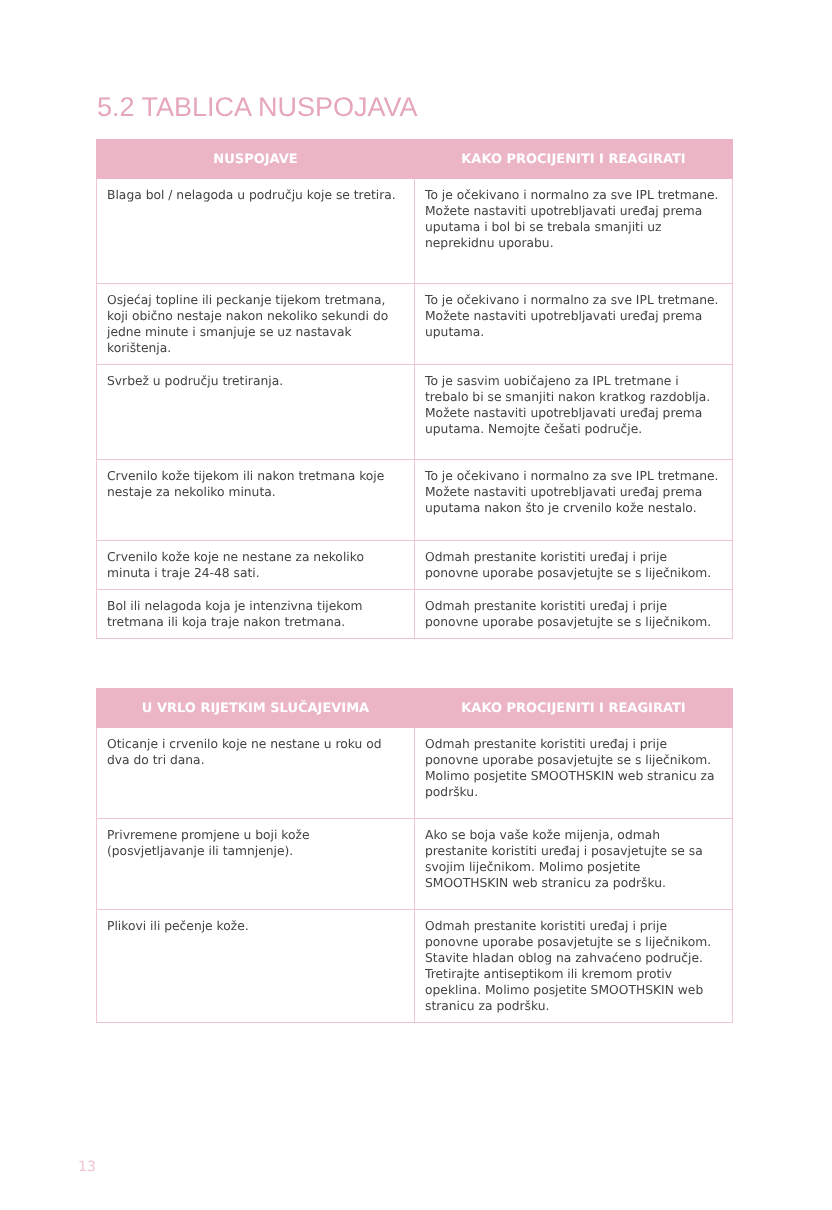5.2 TABLICA NUSPOJAVA
| NUSPOJAVE | KAKO PROCIJENITI I REAGIRATI |
| --- | --- |
| Blaga bol / nelagoda u području koje se tretira. | To je očekivano i normalno za sve IPL tretmane. Možete nastaviti upotrebljavati uređaj prema uputama i bol bi se trebala smanjiti uz neprekidnu uporabu. |
| Osjećaj topline ili peckanje tijekom tretmana, koji obično nestaje nakon nekoliko sekundi do jedne minute i smanjuje se uz nastavak korištenja. | To je očekivano i normalno za sve IPL tretmane. Možete nastaviti upotrebljavati uređaj prema uputama. |
| Svrbež u području tretiranja. | To je sasvim uobičajeno za IPL tretmane i trebalo bi se smanjiti nakon kratkog razdoblja. Možete nastaviti upotrebljavati uređaj prema uputama. Nemojte češati područje. |
| Crvenilo kože tijekom ili nakon tretmana koje nestaje za nekoliko minuta. | To je očekivano i normalno za sve IPL tretmane. Možete nastaviti upotrebljavati uređaj prema uputama nakon što je crvenilo kože nestalo. |
| Crvenilo kože koje ne nestane za nekoliko minuta i traje 24-48 sati. | Odmah prestanite koristiti uređaj i prije ponovne uporabe posavjetujte se s liječnikom. |
| Bol ili nelagoda koja je intenzivna tijekom tretmana ili koja traje nakon tretmana. | Odmah prestanite koristiti uređaj i prije ponovne uporabe posavjetujte se s liječnikom. |
| U VRLO RIJETKIM SLUČAJEVIMA | KAKO PROCIJENITI I REAGIRATI |
| --- | --- |
| Oticanje i crvenilo koje ne nestane u roku od dva do tri dana. | Odmah prestanite koristiti uređaj i prije ponovne uporabe posavjetujte se s liječnikom. Molimo posjetite SMOOTHSKIN web stranicu za podršku. |
| Privremene promjene u boji kože (posvjetljavanje ili tamnjenje). | Ako se boja vaše kože mijenja, odmah prestanite koristiti uređaj i posavjetujte se sa svojim liječnikom. Molimo posjetite SMOOTHSKIN web stranicu za podršku. |
| Plikovi ili pečenje kože. | Odmah prestanite koristiti uređaj i prije ponovne uporabe posavjetujte se s liječnikom. Stavite hladan oblog na zahvaćeno područje. Tretirajte antiseptikom ili kremom protiv opeklina. Molimo posjetite SMOOTHSKIN web stranicu za podršku. |
13